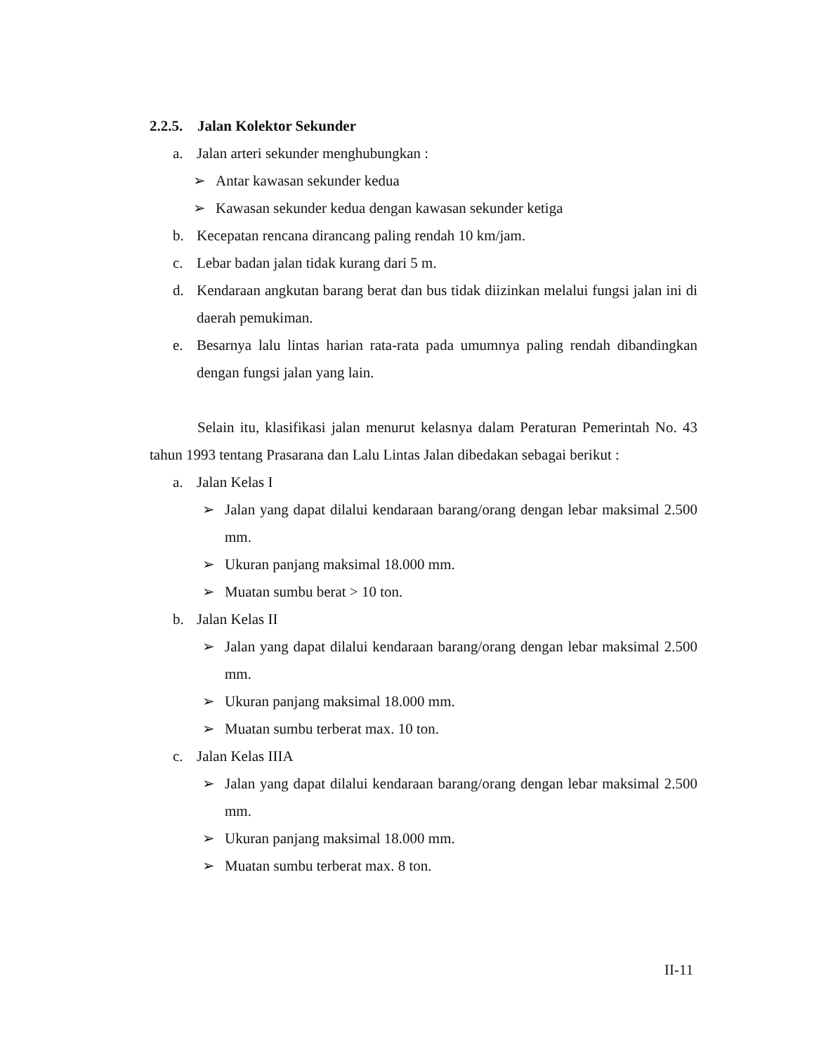2.2.5. Jalan Kolektor Sekunder
a. Jalan arteri sekunder menghubungkan :
➢ Antar kawasan sekunder kedua
➢ Kawasan sekunder kedua dengan kawasan sekunder ketiga
b. Kecepatan rencana dirancang paling rendah 10 km/jam.
c. Lebar badan jalan tidak kurang dari 5 m.
d. Kendaraan angkutan barang berat dan bus tidak diizinkan melalui fungsi jalan ini di daerah pemukiman.
e. Besarnya lalu lintas harian rata-rata pada umumnya paling rendah dibandingkan dengan fungsi jalan yang lain.
Selain itu, klasifikasi jalan menurut kelasnya dalam Peraturan Pemerintah No. 43 tahun 1993 tentang Prasarana dan Lalu Lintas Jalan dibedakan sebagai berikut :
a. Jalan Kelas I
➢ Jalan yang dapat dilalui kendaraan barang/orang dengan lebar maksimal 2.500 mm.
➢ Ukuran panjang maksimal 18.000 mm.
➢ Muatan sumbu berat > 10 ton.
b. Jalan Kelas II
➢ Jalan yang dapat dilalui kendaraan barang/orang dengan lebar maksimal 2.500 mm.
➢ Ukuran panjang maksimal 18.000 mm.
➢ Muatan sumbu terberat max. 10 ton.
c. Jalan Kelas IIIA
➢ Jalan yang dapat dilalui kendaraan barang/orang dengan lebar maksimal 2.500 mm.
➢ Ukuran panjang maksimal 18.000 mm.
➢ Muatan sumbu terberat max. 8 ton.
II-11